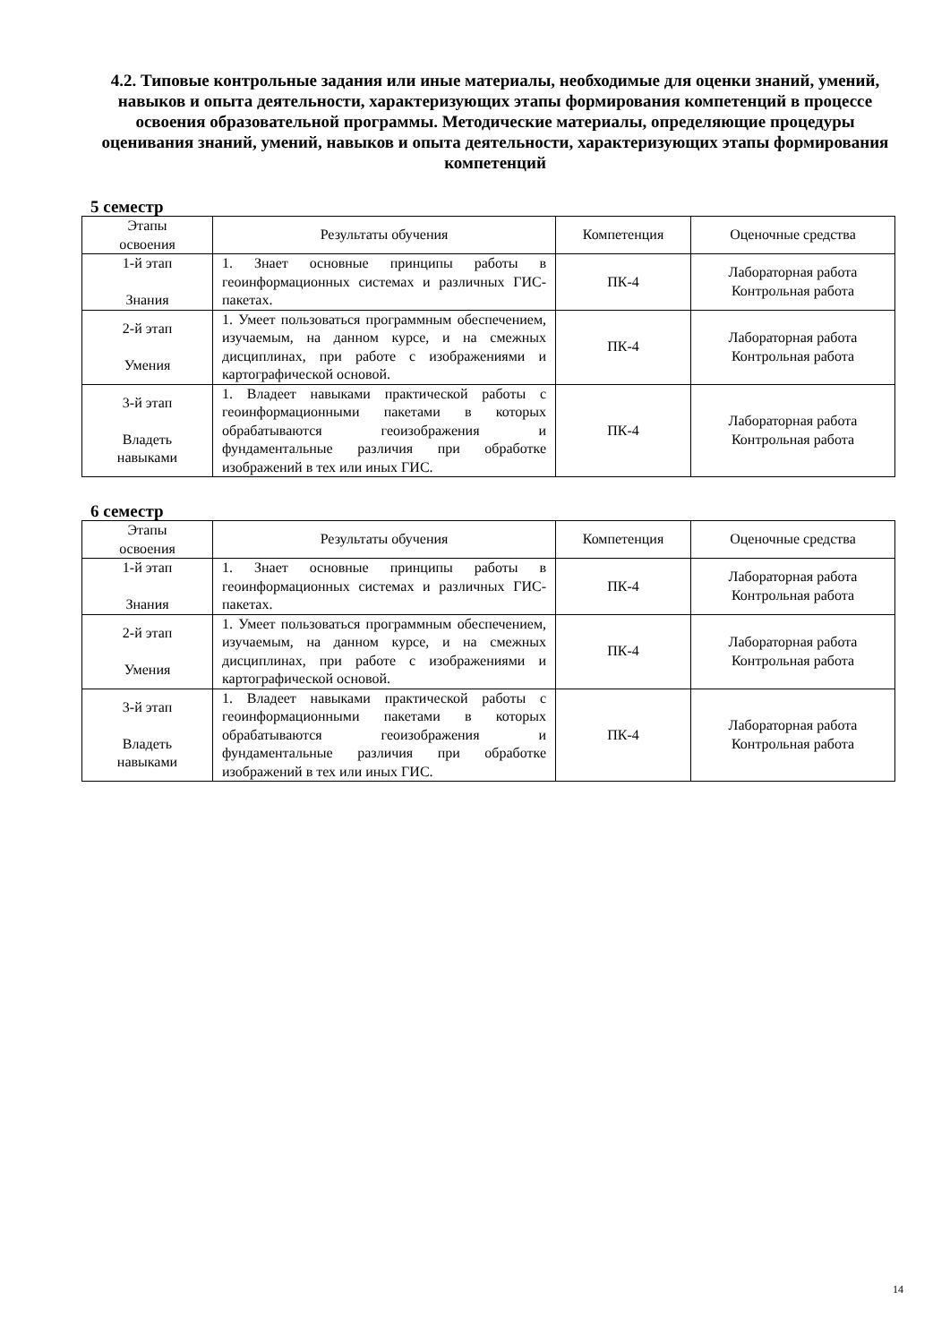4.2. Типовые контрольные задания или иные материалы, необходимые для оценки знаний, умений, навыков и опыта деятельности, характеризующих этапы формирования компетенций в процессе освоения образовательной программы. Методические материалы, определяющие процедуры оценивания знаний, умений, навыков и опыта деятельности, характеризующих этапы формирования компетенций
5 семестр
| Этапы освоения | Результаты обучения | Компетенция | Оценочные средства |
| --- | --- | --- | --- |
| 1-й этап Знания | 1. Знает основные принципы работы в геоинформационных системах и различных ГИС-пакетах. | ПК-4 | Лабораторная работа Контрольная работа |
| 2-й этап Умения | 1. Умеет пользоваться программным обеспечением, изучаемым, на данном курсе, и на смежных дисциплинах, при работе с изображениями и картографической основой. | ПК-4 | Лабораторная работа Контрольная работа |
| 3-й этап Владеть навыками | 1. Владеет навыками практической работы с геоинформационными пакетами в которых обрабатываются геоизображения и фундаментальные различия при обработке изображений в тех или иных ГИС. | ПК-4 | Лабораторная работа Контрольная работа |
6 семестр
| Этапы освоения | Результаты обучения | Компетенция | Оценочные средства |
| --- | --- | --- | --- |
| 1-й этап Знания | 1. Знает основные принципы работы в геоинформационных системах и различных ГИС-пакетах. | ПК-4 | Лабораторная работа Контрольная работа |
| 2-й этап Умения | 1. Умеет пользоваться программным обеспечением, изучаемым, на данном курсе, и на смежных дисциплинах, при работе с изображениями и картографической основой. | ПК-4 | Лабораторная работа Контрольная работа |
| 3-й этап Владеть навыками | 1. Владеет навыками практической работы с геоинформационными пакетами в которых обрабатываются геоизображения и фундаментальные различия при обработке изображений в тех или иных ГИС. | ПК-4 | Лабораторная работа Контрольная работа |
14